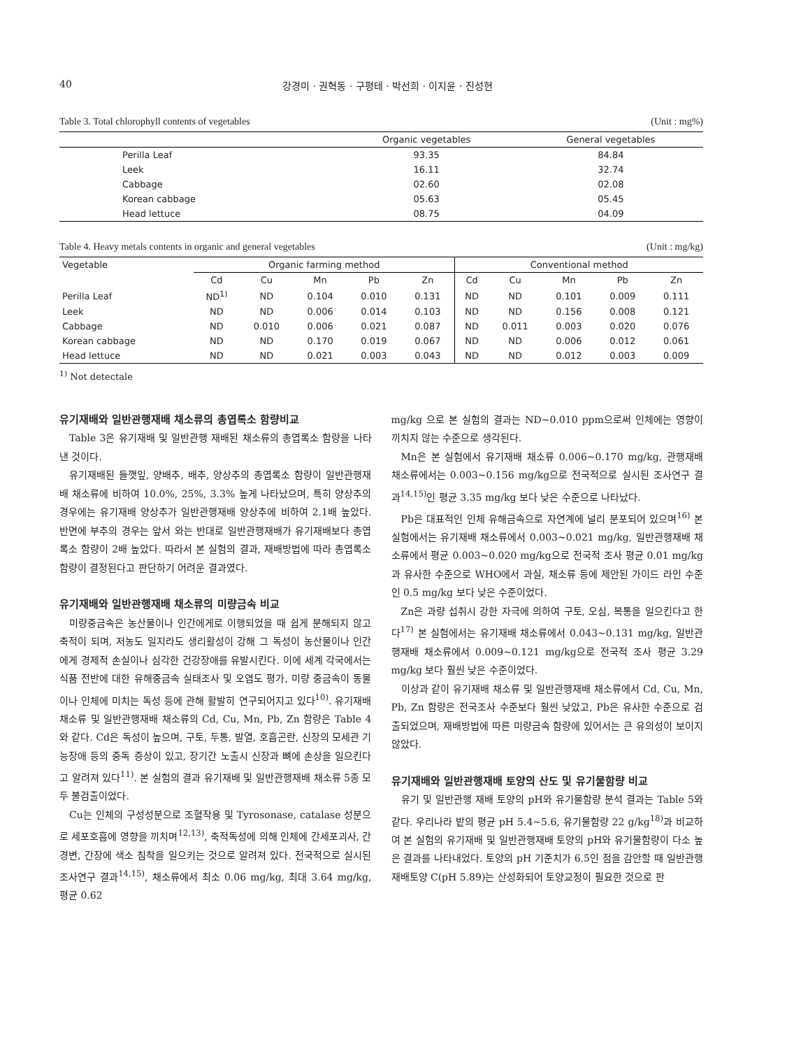40 강경미 · 권혁동 · 구평테 · 박선희 · 이지윤 · 진성현
Table 3. Total chlorophyll contents of vegetables (Unit : mg%)
| | Organic vegetables | General vegetables |
| --- | --- | --- |
| Perilla Leaf | 93.35 | 84.84 |
| Leek | 16.11 | 32.74 |
| Cabbage | 02.60 | 02.08 |
| Korean cabbage | 05.63 | 05.45 |
| Head lettuce | 08.75 | 04.09 |
Table 4. Heavy metals contents in organic and general vegetables (Unit : mg/kg)
| Vegetable | Organic farming method | | | | | Conventional method | | | | |
| --- | --- | --- | --- | --- | --- | --- | --- | --- | --- | --- |
| | Cd | Cu | Mn | Pb | Zn | Cd | Cu | Mn | Pb | Zn |
| Perilla Leaf | ND<sup>1)</sup> | ND | 0.104 | 0.010 | 0.131 | ND | ND | 0.101 | 0.009 | 0.111 |
| Leek | ND | ND | 0.006 | 0.014 | 0.103 | ND | ND | 0.156 | 0.008 | 0.121 |
| Cabbage | ND | 0.010 | 0.006 | 0.021 | 0.087 | ND | 0.011 | 0.003 | 0.020 | 0.076 |
| Korean cabbage | ND | ND | 0.170 | 0.019 | 0.067 | ND | ND | 0.006 | 0.012 | 0.061 |
| Head lettuce | ND | ND | 0.021 | 0.003 | 0.043 | ND | ND | 0.012 | 0.003 | 0.009 |
<sup>1)</sup> Not detectale
유기재배와 일반관행재배 채소류의 총엽록소 함량비교
Table 3은 유기재배 및 일반관행 재배된 채소류의 총엽록소 함량을 나타낸 것이다.
유기재배된 들깻잎, 양배추, 배추, 양상추의 총엽록소 함량이 일반관행재배 채소류에 비하여 10.0%, 25%, 3.3% 높게 나타났으며, 특히 양상추의 경우에는 유기재배 양상추가 일반관행재배 양상추에 비하여 2.1배 높았다. 반면에 부추의 경우는 앞서 와는 반대로 일반관행재배가 유기재배보다 총엽록소 함량이 2배 높았다. 따라서 본 실험의 결과, 재배방법에 따라 총엽록소 함량이 결정된다고 판단하기 어려운 결과였다.
유기재배와 일반관행재배 채소류의 미량금속 비교
미량중금속은 농산물이나 인간에게로 이행되었을 때 쉽게 분해되지 않고 축적이 되며, 저농도 일지라도 생리활성이 강해 그 독성이 농산물이나 인간에게 경제적 손실이나 심각한 건강장애를 유발시킨다. 이에 세계 각국에서는 식품 전반에 대한 유해중금속 실태조사 및 오염도 평가, 미량 중금속이 동물이나 인체에 미치는 독성 등에 관해 활발히 연구되어지고 있다<sup>10)</sup>. 유기재배 채소류 및 일반관행재배 채소류의 Cd, Cu, Mn, Pb, Zn 함량은 Table 4와 같다. Cd은 독성이 높으며, 구토, 두통, 발열, 호흡곤란, 신장의 모세관 기능장애 등의 중독 증상이 있고, 장기간 노출시 신장과 뼈에 손상을 일으킨다고 알려져 있다<sup>11)</sup>. 본 실험의 결과 유기재배 및 일반관행재배 채소류 5종 모두 불검출이었다.
Cu는 인체의 구성성분으로 조혈작용 및 Tyrosonase, catalase 성분으로 세포호흡에 영향을 끼치며<sup>12,13)</sup>, 축적독성에 의해 인체에 간세포괴사, 간경변, 간장에 색소 침착을 일으키는 것으로 알려져 있다. 전국적으로 실시된 조사연구 결과<sup>14,15)</sup>, 채소류에서 최소 0.06 mg/kg, 최대 3.64 mg/kg, 평균 0.62
mg/kg 으로 본 실험의 결과는 ND~0.010 ppm으로써 인체에는 영향이 끼치지 않는 수준으로 생각된다.
Mn은 본 실험에서 유기재배 채소류 0.006~0.170 mg/kg, 관행재배 채소류에서는 0.003~0.156 mg/kg으로 전국적으로 실시된 조사연구 결과<sup>14,15)</sup>인 평균 3.35 mg/kg 보다 낮은 수준으로 나타났다.
Pb은 대표적인 인체 유해금속으로 자연계에 널리 분포되어 있으며<sup>16)</sup> 본 실험에서는 유기재배 채소류에서 0.003~0.021 mg/kg, 일반관행재배 채소류에서 평균 0.003~0.020 mg/kg으로 전국적 조사 평균 0.01 mg/kg과 유사한 수준으로 WHO에서 과실, 채소류 등에 제안된 가이드 라인 수준인 0.5 mg/kg 보다 낮은 수준이었다.
Zn은 과량 섭취시 강한 자극에 의하여 구토, 오심, 복통을 일으킨다고 한다<sup>17)</sup> 본 실험에서는 유기재배 채소류에서 0.043~0.131 mg/kg, 일반관행재배 채소류에서 0.009~0.121 mg/kg으로 전국적 조사 평균 3.29 mg/kg 보다 훨씬 낮은 수준이었다.
이상과 같이 유기재배 채소류 및 일반관행재배 채소류에서 Cd, Cu, Mn, Pb, Zn 함량은 전국조사 수준보다 훨씬 낮았고, Pb은 유사한 수준으로 검출되었으며, 재배방법에 따른 미량금속 함량에 있어서는 큰 유의성이 보이지 않았다.
유기재배와 일반관행재배 토양의 산도 및 유기물함량 비교
유기 및 일반관행 재배 토양의 pH와 유기물함량 분석 결과는 Table 5와 같다. 우리나라 밭의 평균 pH 5.4~5.6, 유기물함량 22 g/kg<sup>18)</sup>과 비교하여 본 실험의 유기재배 및 일반관행재배 토양의 pH와 유기물함량이 다소 높은 결과를 나타내었다. 토양의 pH 기준치가 6.5인 점을 감안할 때 일반관행 재배토양 C(pH 5.89)는 산성화되어 토양교정이 필요한 것으로 판